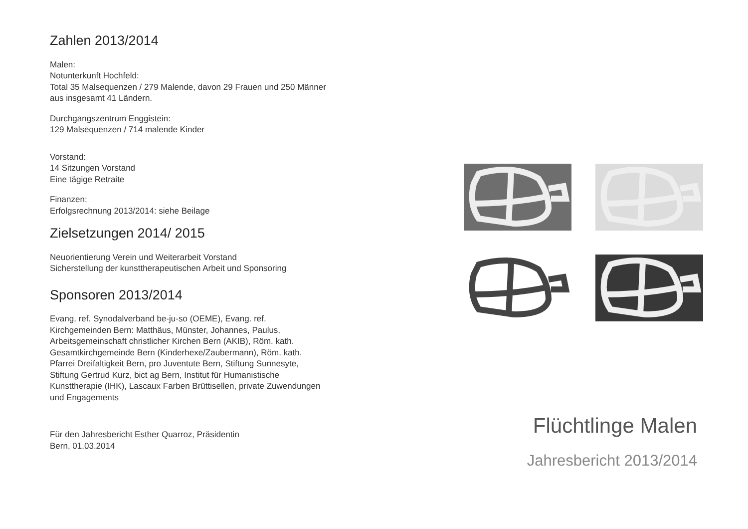Zahlen 2013/2014
Malen:
Notunterkunft Hochfeld:
Total 35 Malsequenzen / 279 Malende, davon 29 Frauen und 250 Männer aus insgesamt 41 Ländern.
Durchgangszentrum Enggistein:
129 Malsequenzen / 714 malende Kinder
Vorstand:
14 Sitzungen Vorstand
Eine tägige Retraite
Finanzen:
Erfolgsrechnung 2013/2014: siehe Beilage
Zielsetzungen 2014/ 2015
Neuorientierung Verein und Weiterarbeit Vorstand
Sicherstellung der kunsttherapeutischen Arbeit und Sponsoring
Sponsoren 2013/2014
Evang. ref. Synodalverband be-ju-so (OEME), Evang. ref. Kirchgemeinden Bern: Matthäus, Münster, Johannes, Paulus, Arbeitsgemeinschaft christlicher Kirchen Bern (AKIB), Röm. kath. Gesamtkirchgemeinde Bern (Kinderhexe/Zaubermann), Röm. kath. Pfarrei Dreifaltigkeit Bern, pro Juventute Bern, Stiftung Sunnesyte, Stiftung Gertrud Kurz, bict ag Bern, Institut für Humanistische Kunsttherapie (IHK), Lascaux Farben Brüttisellen, private Zuwendungen und Engagements
Für den Jahresbericht Esther Quarroz, Präsidentin
Bern, 01.03.2014
Flüchtlinge Malen
Jahresbericht 2013/2014